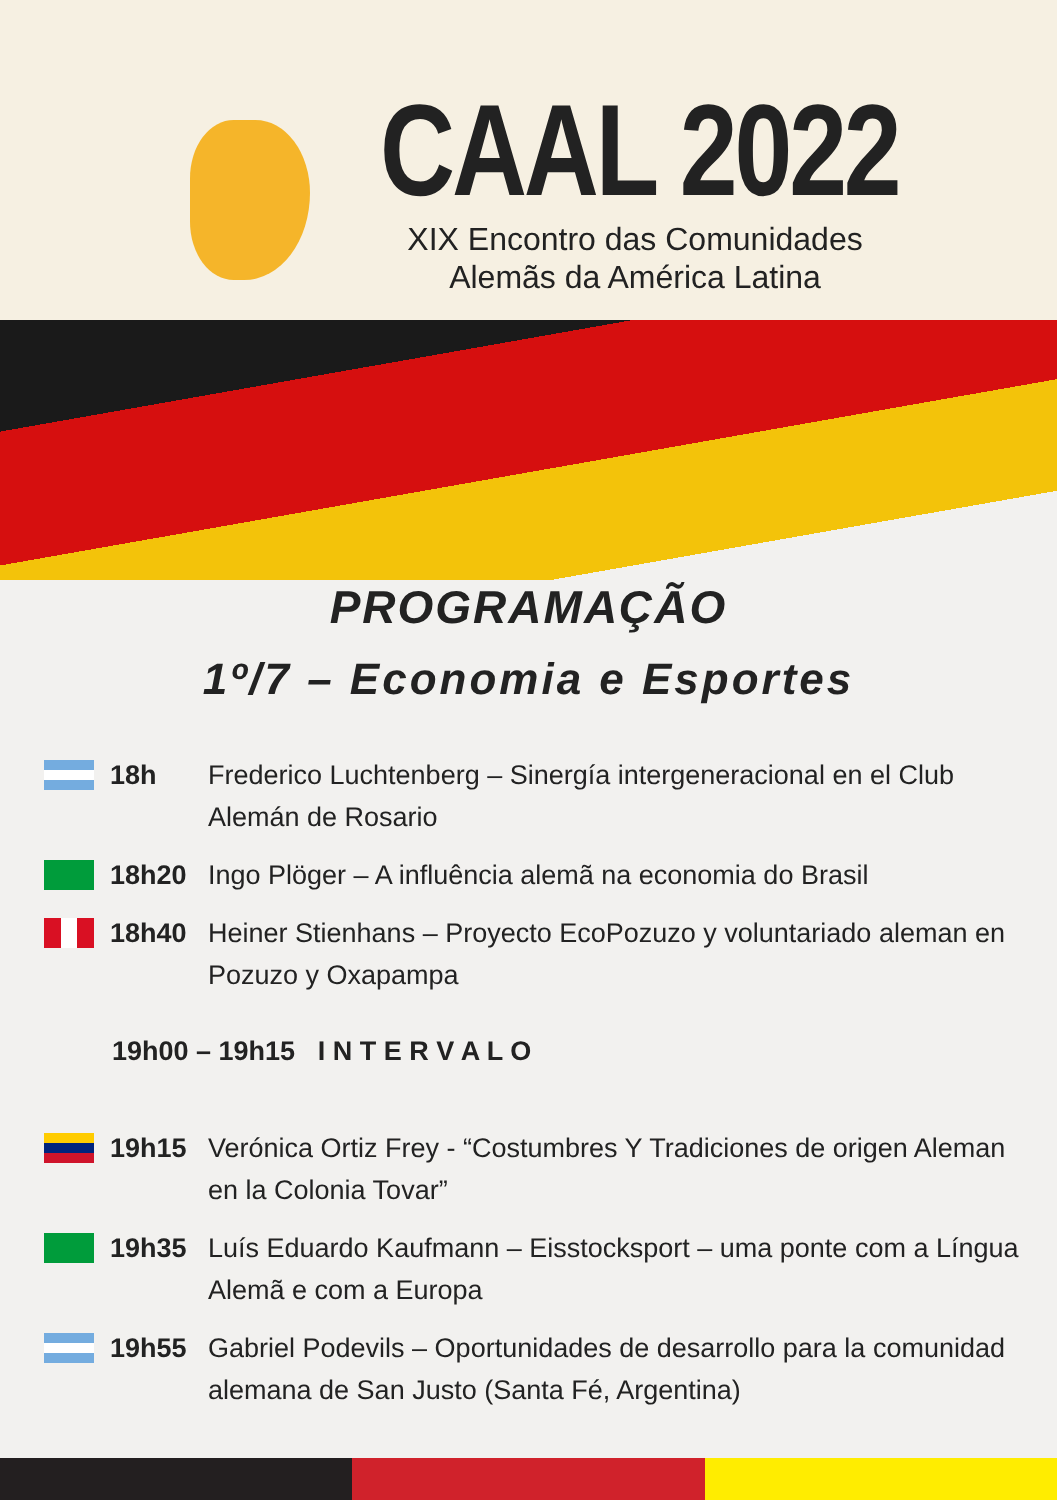CAAL 2022
XIX Encontro das Comunidades
Alemãs da América Latina
PROGRAMAÇÃO
1º/7 – Economia e Esportes
18h Frederico Luchtenberg – Sinergía intergeneracional en el Club Alemán de Rosario
18h20 Ingo Plöger – A influência alemã na economia do Brasil
18h40 Heiner Stienhans – Proyecto EcoPozuzo y voluntariado aleman en Pozuzo y Oxapampa
19h00 – 19h15 I N T E R V A L O
19h15 Verónica Ortiz Frey - “Costumbres Y Tradiciones de origen Aleman en la Colonia Tovar”
19h35 Luís Eduardo Kaufmann – Eisstocksport – uma ponte com a Língua Alemã e com a Europa
19h55 Gabriel Podevils – Oportunidades de desarrollo para la comunidad alemana de San Justo (Santa Fé, Argentina)